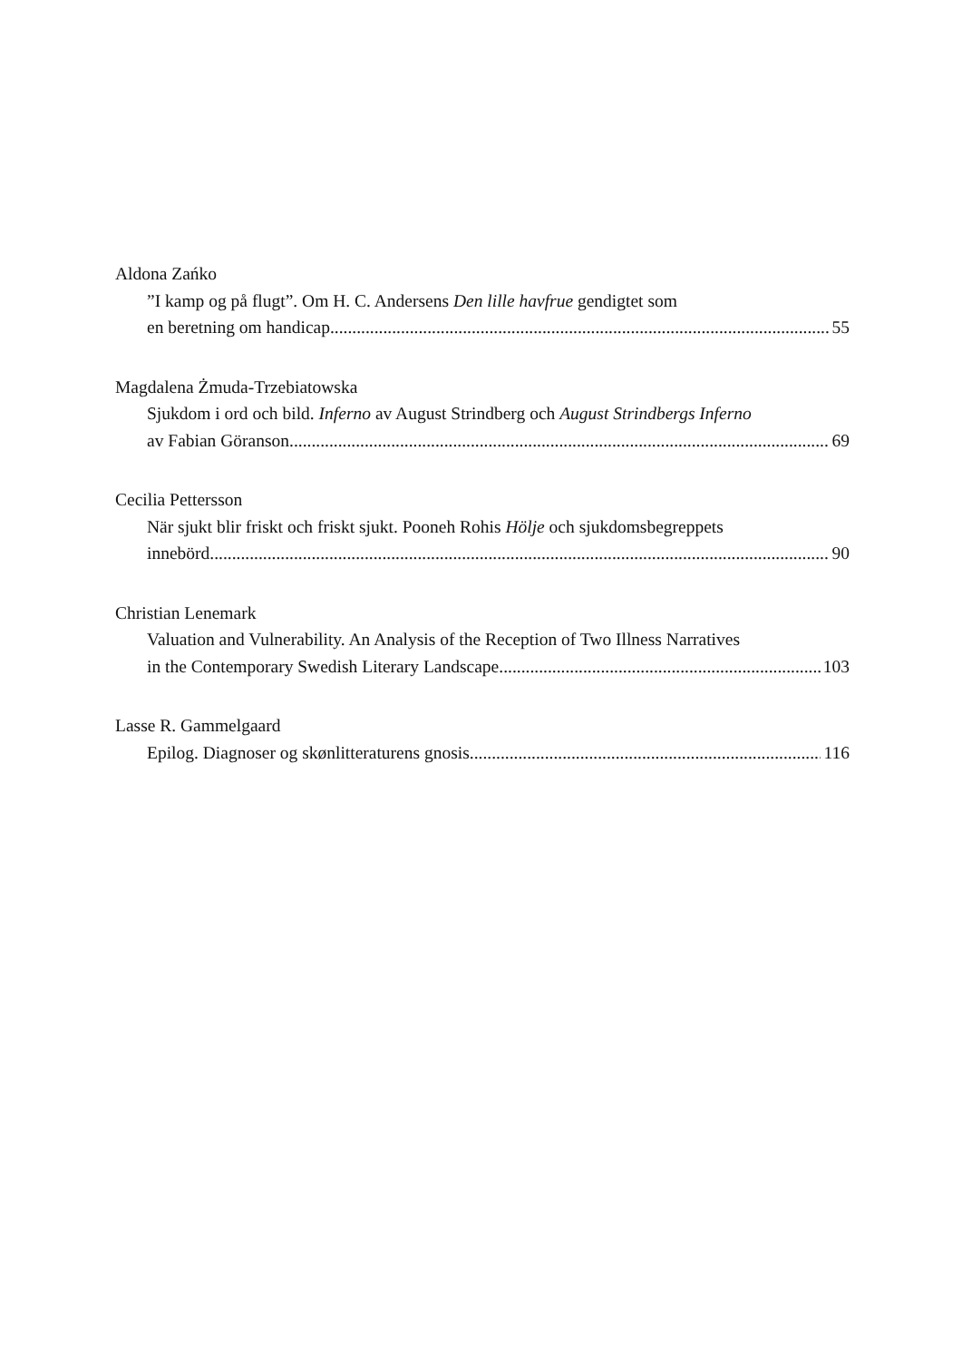Aldona Zańko
”I kamp og på flugt”. Om H. C. Andersens Den lille havfrue gendigtet som
en beretning om handicap 55
Magdalena Żmuda-Trzebiatowska
Sjukdom i ord och bild. Inferno av August Strindberg och August Strindbergs Inferno
av Fabian Göranson 69
Cecilia Pettersson
När sjukt blir friskt och friskt sjukt. Pooneh Rohis Hölje och sjukdomsbegreppets
innebörd 90
Christian Lenemark
Valuation and Vulnerability. An Analysis of the Reception of Two Illness Narratives
in the Contemporary Swedish Literary Landscape 103
Lasse R. Gammelgaard
Epilog. Diagnoser og skønlitteraturens gnosis 116